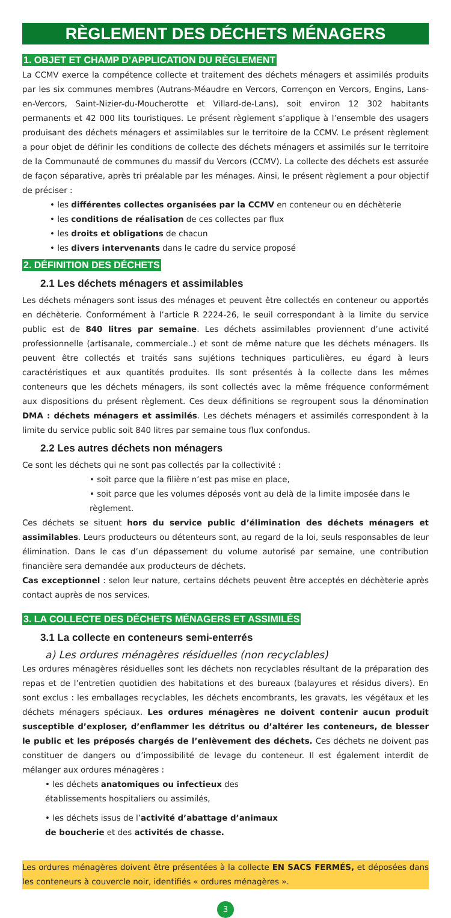RÈGLEMENT DES DÉCHETS MÉNAGERS
1. OBJET ET CHAMP D’APPLICATION DU RÈGLEMENT
La CCMV exerce la compétence collecte et traitement des déchets ménagers et assimilés produits par les six communes membres (Autrans-Méaudre en Vercors, Corrençon en Vercors, Engins, Lans-en-Vercors, Saint-Nizier-du-Moucherotte et Villard-de-Lans), soit environ 12 302 habitants permanents et 42 000 lits touristiques. Le présent règlement s’applique à l’ensemble des usagers produisant des déchets ménagers et assimilables sur le territoire de la CCMV. Le présent règlement a pour objet de définir les conditions de collecte des déchets ménagers et assimilés sur le territoire de la Communauté de communes du massif du Vercors (CCMV). La collecte des déchets est assurée de façon séparative, après tri préalable par les ménages. Ainsi, le présent règlement a pour objectif de préciser :
• les différentes collectes organisées par la CCMV en conteneur ou en déchèterie
• les conditions de réalisation de ces collectes par flux
• les droits et obligations de chacun
• les divers intervenants dans le cadre du service proposé
2. DÉFINITION DES DÉCHETS
2.1 Les déchets ménagers et assimilables
Les déchets ménagers sont issus des ménages et peuvent être collectés en conteneur ou apportés en déchèterie. Conformément à l’article R 2224-26, le seuil correspondant à la limite du service public est de 840 litres par semaine. Les déchets assimilables proviennent d’une activité professionnelle (artisanale, commerciale..) et sont de même nature que les déchets ménagers. Ils peuvent être collectés et traités sans sujétions techniques particulières, eu égard à leurs caractéristiques et aux quantités produites. Ils sont présentés à la collecte dans les mêmes conteneurs que les déchets ménagers, ils sont collectés avec la même fréquence conformément aux dispositions du présent règlement. Ces deux définitions se regroupent sous la dénomination DMA : déchets ménagers et assimilés. Les déchets ménagers et assimilés correspondent à la limite du service public soit 840 litres par semaine tous flux confondus.
2.2 Les autres déchets non ménagers
Ce sont les déchets qui ne sont pas collectés par la collectivité :
• soit parce que la filière n’est pas mise en place,
• soit parce que les volumes déposés vont au delà de la limite imposée dans le règlement.
Ces déchets se situent hors du service public d’élimination des déchets ménagers et assimilables. Leurs producteurs ou détenteurs sont, au regard de la loi, seuls responsables de leur élimination. Dans le cas d’un dépassement du volume autorisé par semaine, une contribution financière sera demandée aux producteurs de déchets.
Cas exceptionnel : selon leur nature, certains déchets peuvent être acceptés en déchèterie après contact auprès de nos services.
3. LA COLLECTE DES DÉCHETS MÉNAGERS ET ASSIMILÉS
3.1 La collecte en conteneurs semi-enterrés
a) Les ordures ménagères résiduelles (non recyclables)
Les ordures ménagères résiduelles sont les déchets non recyclables résultant de la préparation des repas et de l’entretien quotidien des habitations et des bureaux (balayures et résidus divers). En sont exclus : les emballages recyclables, les déchets encombrants, les gravats, les végétaux et les déchets ménagers spéciaux. Les ordures ménagères ne doivent contenir aucun produit susceptible d’exploser, d’enflammer les détritus ou d’altérer les conteneurs, de blesser le public et les préposés chargés de l’enlèvement des déchets. Ces déchets ne doivent pas constituer de dangers ou d’impossibilité de levage du conteneur. Il est également interdit de mélanger aux ordures ménagères :
• les déchets anatomiques ou infectieux des
établissements hospitaliers ou assimilés,
• les déchets issus de l’activité d’abattage d’animaux
de boucherie et des activités de chasse.
Les ordures ménagères doivent être présentées à la collecte EN SACS FERMÉS, et déposées dans les conteneurs à couvercle noir, identifiés « ordures ménagères ».
3